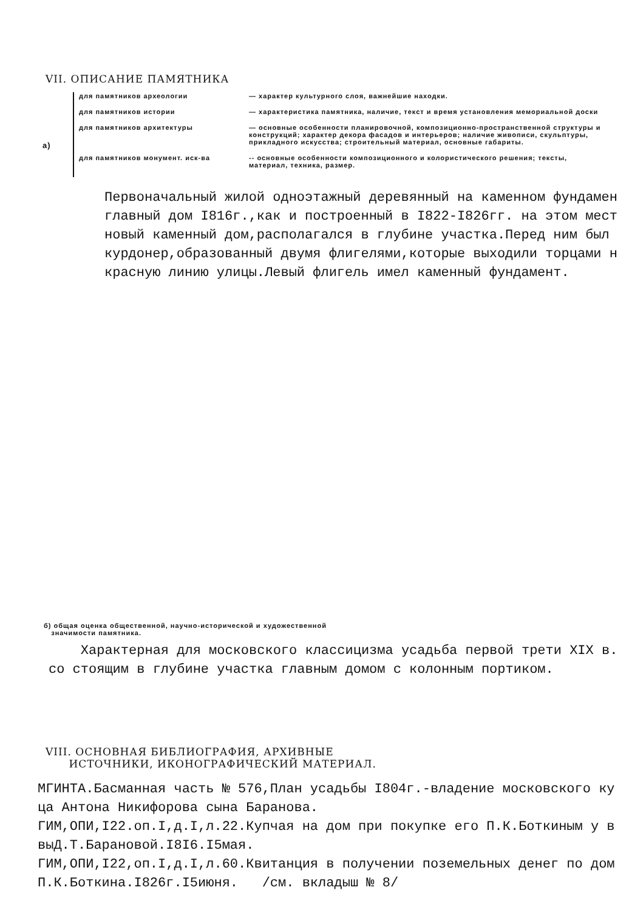VII. ОПИСАНИЕ ПАМЯТНИКА
а)
для памятников археологии — характер культурного слоя, важнейшие находки.
для памятников истории — характеристика памятника, наличие, текст и время установления мемориальной доски
для памятников архитектуры — основные особенности планировочной, композиционно-пространственной структуры и конструкций; характер декора фасадов и интерьеров; наличие живописи, скульптуры, прикладного искусства; строительный материал, основные габариты.
для памятников монумент. иск-ва -- основные особенности композиционного и колористического решения; тексты, материал, техника, размер.
Первоначальный жилой одноэтажный деревянный на каменном фундамен
главный дом I816г.,как и построенный в I822-I826гг. на этом мест
новый каменный дом,располагался в глубине участка.Перед ним был
курдонер,образованный двумя флигелями,которые выходили торцами н
красную линию улицы.Левый флигель имел каменный фундамент.
б) общая оценка общественной, научно-исторической и художественной
значимости памятника.
Характерная для московского классицизма усадьба первой трети XIX в.
со стоящим в глубине участка главным домом с колонным портиком.
VIII. ОСНОВНАЯ БИБЛИОГРАФИЯ, АРХИВНЫЕ
ИСТОЧНИКИ, ИКОНОГРАФИЧЕСКИЙ МАТЕРИАЛ.
МГИНТА.Басманная часть № 576,План усадьбы I804г.-владение московского ку
ца Антона Никифорова сына Баранова.
ГИМ,ОПИ,I22.оп.I,д.I,л.22.Купчая на дом при покупке его П.К.Боткиным у в
выД.Т.Барановой.I8I6.I5мая.
ГИМ,ОПИ,I22,оп.I,д.I,л.60.Квитанция в получении поземельных денег по дом
П.К.Боткина.I826г.I5июня. /см. вкладыш № 8/